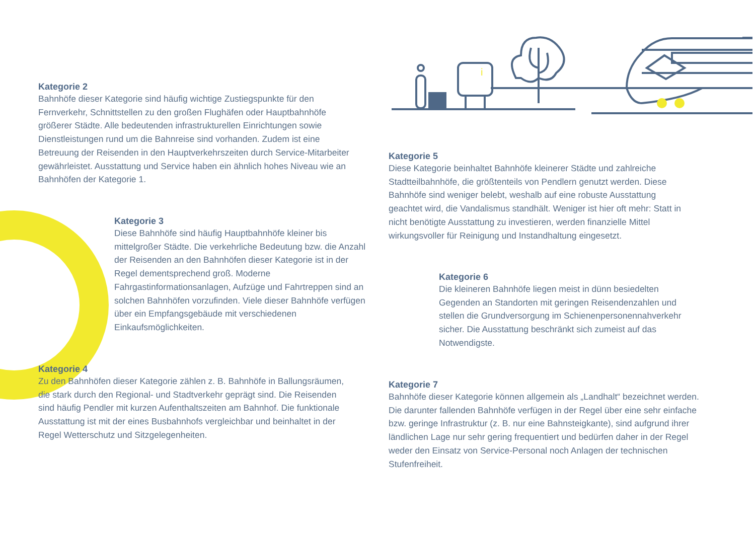i
Kategorie 2
Bahnhöfe dieser Kategorie sind häufig wichtige Zustiegspunkte für den Fernverkehr, Schnittstellen zu den großen Flughäfen oder Hauptbahnhöfe größerer Städte. Alle bedeutenden infrastrukturellen Einrichtungen sowie Dienstleistungen rund um die Bahnreise sind vorhanden. Zudem ist eine Betreuung der Reisenden in den Hauptverkehrszeiten durch Service-Mitarbeiter gewährleistet. Ausstattung und Service haben ein ähnlich hohes Niveau wie an Bahnhöfen der Kategorie 1.
Kategorie 3
Diese Bahnhöfe sind häufig Hauptbahnhöfe kleiner bis mittelgroßer Städte. Die verkehrliche Bedeutung bzw. die Anzahl der Reisenden an den Bahnhöfen dieser Kategorie ist in der Regel dementsprechend groß. Moderne Fahrgastinformationsanlagen, Aufzüge und Fahrtreppen sind an solchen Bahnhöfen vorzufinden. Viele dieser Bahnhöfe verfügen über ein Empfangsgebäude mit verschiedenen Einkaufsmöglichkeiten.
Kategorie 4
Zu den Bahnhöfen dieser Kategorie zählen z. B. Bahnhöfe in Ballungsräumen, die stark durch den Regional- und Stadtverkehr geprägt sind. Die Reisenden sind häufig Pendler mit kurzen Aufenthaltszeiten am Bahnhof. Die funktionale Ausstattung ist mit der eines Busbahnhofs vergleichbar und beinhaltet in der Regel Wetterschutz und Sitzgelegenheiten.
Kategorie 5
Diese Kategorie beinhaltet Bahnhöfe kleinerer Städte und zahlreiche Stadtteilbahnhöfe, die größtenteils von Pendlern genutzt werden. Diese Bahnhöfe sind weniger belebt, weshalb auf eine robuste Ausstattung geachtet wird, die Vandalismus standhält. Weniger ist hier oft mehr: Statt in nicht benötigte Ausstattung zu investieren, werden finanzielle Mittel wirkungsvoller für Reinigung und Instandhaltung eingesetzt.
Kategorie 6
Die kleineren Bahnhöfe liegen meist in dünn besiedelten Gegenden an Standorten mit geringen Reisendenzahlen und stellen die Grundversorgung im Schienenpersonennahverkehr sicher. Die Ausstattung beschränkt sich zumeist auf das Notwendigste.
Kategorie 7
Bahnhöfe dieser Kategorie können allgemein als „Landhalt“ bezeichnet werden. Die darunter fallenden Bahnhöfe verfügen in der Regel über eine sehr einfache bzw. geringe Infrastruktur (z. B. nur eine Bahnsteigkante), sind aufgrund ihrer ländlichen Lage nur sehr gering frequentiert und bedürfen daher in der Regel weder den Einsatz von Service-Personal noch Anlagen der technischen Stufenfreiheit.